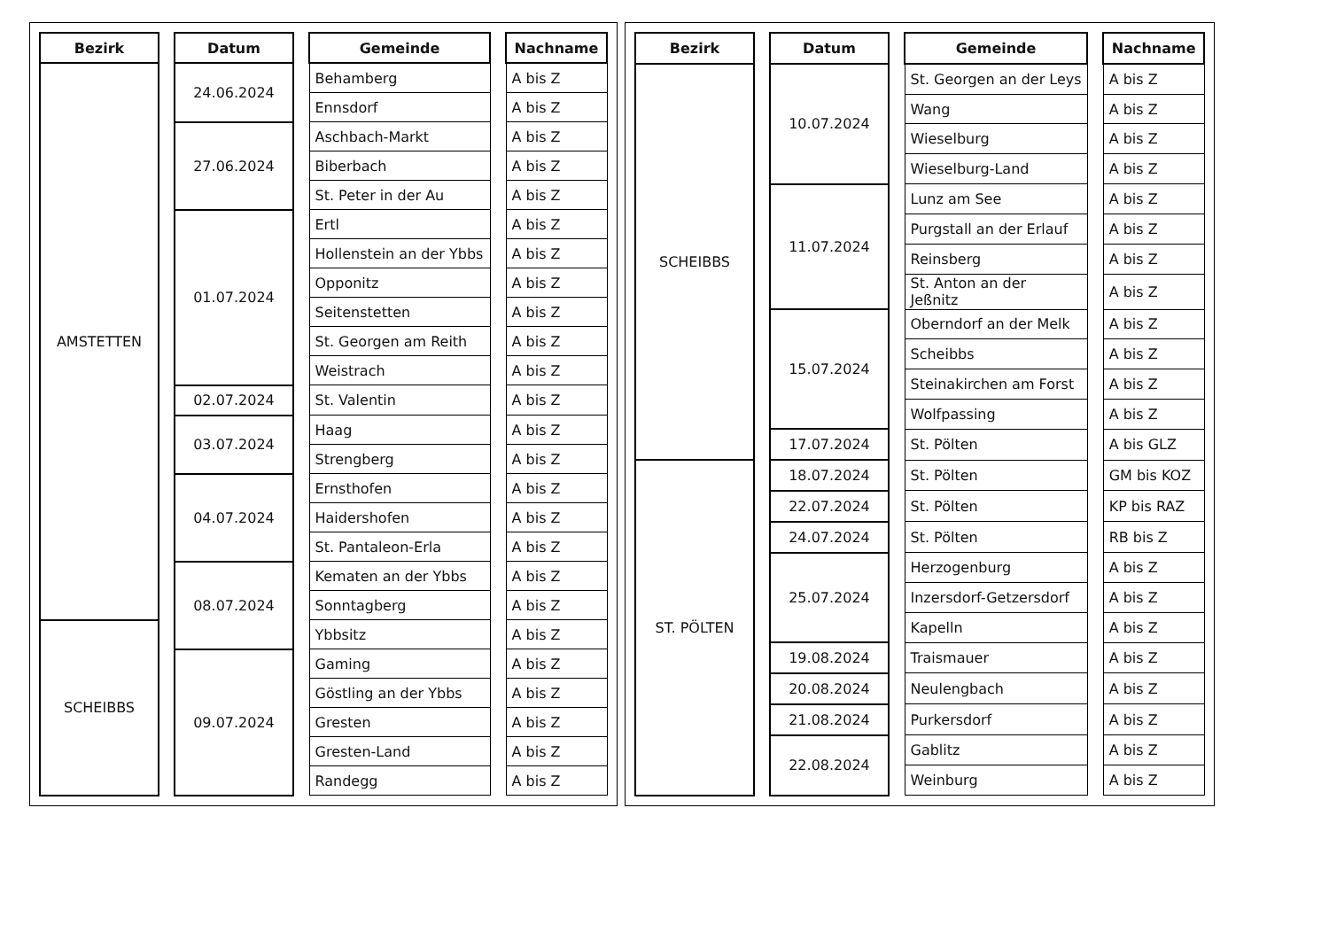| Bezirk | | Datum | | Gemeinde | | Nachname |
| --- | --- | --- | --- | --- | --- | --- |
| AMSTETTEN | | 24.06.2024 | | Behamberg | | A bis Z |
| | | | | Ennsdorf | | A bis Z |
| | | 27.06.2024 | | Aschbach-Markt | | A bis Z |
| | | | | Biberbach | | A bis Z |
| | | | | St. Peter in der Au | | A bis Z |
| | | 01.07.2024 | | Ertl | | A bis Z |
| | | | | Hollenstein an der Ybbs | | A bis Z |
| | | | | Opponitz | | A bis Z |
| | | | | Seitenstetten | | A bis Z |
| | | | | St. Georgen am Reith | | A bis Z |
| | | | | Weistrach | | A bis Z |
| | | 02.07.2024 | | St. Valentin | | A bis Z |
| | | 03.07.2024 | | Haag | | A bis Z |
| | | | | Strengberg | | A bis Z |
| | | 04.07.2024 | | Ernsthofen | | A bis Z |
| | | | | Haidershofen | | A bis Z |
| | | | | St. Pantaleon-Erla | | A bis Z |
| | | 08.07.2024 | | Kematen an der Ybbs | | A bis Z |
| | | | | Sonntagberg | | A bis Z |
| SCHEIBBS | | | | Ybbsitz | | A bis Z |
| | | 09.07.2024 | | Gaming | | A bis Z |
| | | | | Göstling an der Ybbs | | A bis Z |
| | | | | Gresten | | A bis Z |
| | | | | Gresten-Land | | A bis Z |
| | | | | Randegg | | A bis Z |
| Bezirk | | Datum | | Gemeinde | | Nachname |
| --- | --- | --- | --- | --- | --- | --- |
| SCHEIBBS | | 10.07.2024 | | St. Georgen an der Leys | | A bis Z |
| | | | | Wang | | A bis Z |
| | | | | Wieselburg | | A bis Z |
| | | | | Wieselburg-Land | | A bis Z |
| | | 11.07.2024 | | Lunz am See | | A bis Z |
| | | | | Purgstall an der Erlauf | | A bis Z |
| | | | | Reinsberg | | A bis Z |
| | | | | St. Anton an der Jeßnitz | | A bis Z |
| | | 15.07.2024 | | Oberndorf an der Melk | | A bis Z |
| | | | | Scheibbs | | A bis Z |
| | | | | Steinakirchen am Forst | | A bis Z |
| | | | | Wolfpassing | | A bis Z |
| | | 17.07.2024 | | St. Pölten | | A bis GLZ |
| ST. PÖLTEN | | 18.07.2024 | | St. Pölten | | GM bis KOZ |
| | | 22.07.2024 | | St. Pölten | | KP bis RAZ |
| | | 24.07.2024 | | St. Pölten | | RB bis Z |
| | | 25.07.2024 | | Herzogenburg | | A bis Z |
| | | | | Inzersdorf-Getzersdorf | | A bis Z |
| | | | | Kapelln | | A bis Z |
| | | 19.08.2024 | | Traismauer | | A bis Z |
| | | 20.08.2024 | | Neulengbach | | A bis Z |
| | | 21.08.2024 | | Purkersdorf | | A bis Z |
| | | 22.08.2024 | | Gablitz | | A bis Z |
| | | | | Weinburg | | A bis Z |